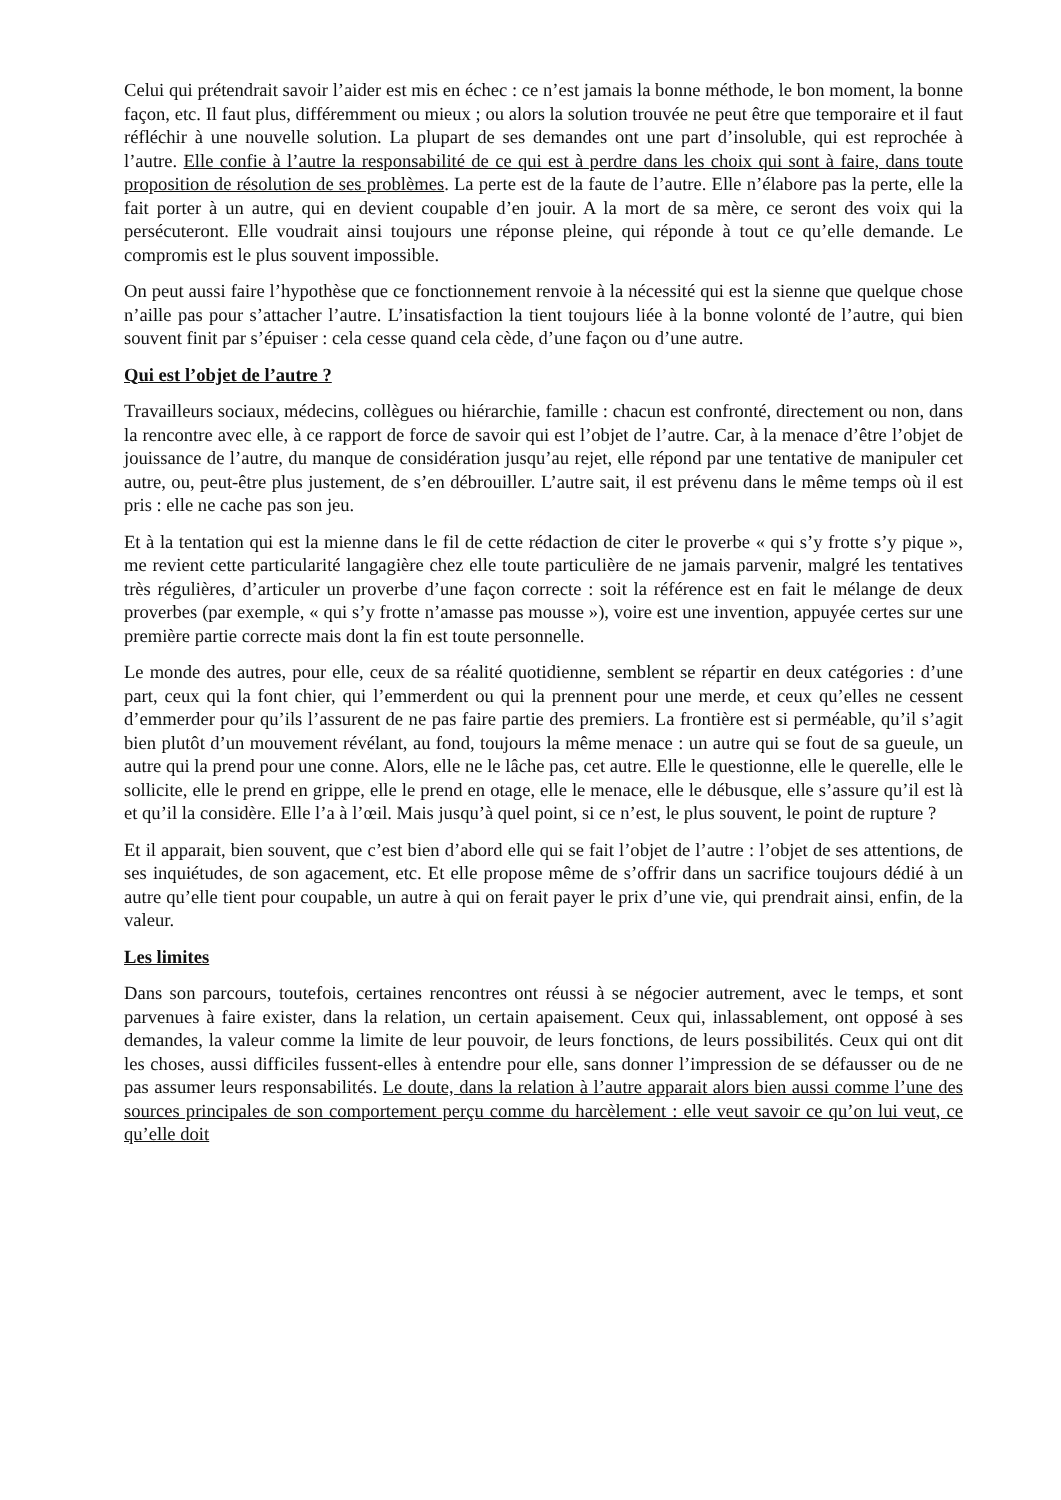Celui qui prétendrait savoir l’aider est mis en échec : ce n’est jamais la bonne méthode, le bon moment, la bonne façon, etc. Il faut plus, différemment ou mieux ; ou alors la solution trouvée ne peut être que temporaire et il faut réfléchir à une nouvelle solution. La plupart de ses demandes ont une part d’insoluble, qui est reprochée à l’autre. Elle confie à l’autre la responsabilité de ce qui est à perdre dans les choix qui sont à faire, dans toute proposition de résolution de ses problèmes. La perte est de la faute de l’autre. Elle n’élabore pas la perte, elle la fait porter à un autre, qui en devient coupable d’en jouir. A la mort de sa mère, ce seront des voix qui la persécuteront. Elle voudrait ainsi toujours une réponse pleine, qui réponde à tout ce qu’elle demande. Le compromis est le plus souvent impossible.
On peut aussi faire l’hypothèse que ce fonctionnement renvoie à la nécessité qui est la sienne que quelque chose n’aille pas pour s’attacher l’autre. L’insatisfaction la tient toujours liée à la bonne volonté de l’autre, qui bien souvent finit par s’épuiser : cela cesse quand cela cède, d’une façon ou d’une autre.
Qui est l’objet de l’autre ?
Travailleurs sociaux, médecins, collègues ou hiérarchie, famille : chacun est confronté, directement ou non, dans la rencontre avec elle, à ce rapport de force de savoir qui est l’objet de l’autre. Car, à la menace d’être l’objet de jouissance de l’autre, du manque de considération jusqu’au rejet, elle répond par une tentative de manipuler cet autre, ou, peut-être plus justement, de s’en débrouiller. L’autre sait, il est prévenu dans le même temps où il est pris : elle ne cache pas son jeu.
Et à la tentation qui est la mienne dans le fil de cette rédaction de citer le proverbe « qui s’y frotte s’y pique », me revient cette particularité langagière chez elle toute particulière de ne jamais parvenir, malgré les tentatives très régulières, d’articuler un proverbe d’une façon correcte : soit la référence est en fait le mélange de deux proverbes (par exemple, « qui s’y frotte n’amasse pas mousse »), voire est une invention, appuyée certes sur une première partie correcte mais dont la fin est toute personnelle.
Le monde des autres, pour elle, ceux de sa réalité quotidienne, semblent se répartir en deux catégories : d’une part, ceux qui la font chier, qui l’emmerdent ou qui la prennent pour une merde, et ceux qu’elles ne cessent d’emmerder pour qu’ils l’assurent de ne pas faire partie des premiers. La frontière est si perméable, qu’il s’agit bien plutôt d’un mouvement révélant, au fond, toujours la même menace : un autre qui se fout de sa gueule, un autre qui la prend pour une conne. Alors, elle ne le lâche pas, cet autre. Elle le questionne, elle le querelle, elle le sollicite, elle le prend en grippe, elle le prend en otage, elle le menace, elle le débusque, elle s’assure qu’il est là et qu’il la considère. Elle l’a à l’œil. Mais jusqu’à quel point, si ce n’est, le plus souvent, le point de rupture ?
Et il apparait, bien souvent, que c’est bien d’abord elle qui se fait l’objet de l’autre : l’objet de ses attentions, de ses inquiétudes, de son agacement, etc. Et elle propose même de s’offrir dans un sacrifice toujours dédié à un autre qu’elle tient pour coupable, un autre à qui on ferait payer le prix d’une vie, qui prendrait ainsi, enfin, de la valeur.
Les limites
Dans son parcours, toutefois, certaines rencontres ont réussi à se négocier autrement, avec le temps, et sont parvenues à faire exister, dans la relation, un certain apaisement. Ceux qui, inlassablement, ont opposé à ses demandes, la valeur comme la limite de leur pouvoir, de leurs fonctions, de leurs possibilités. Ceux qui ont dit les choses, aussi difficiles fussent-elles à entendre pour elle, sans donner l’impression de se défausser ou de ne pas assumer leurs responsabilités. Le doute, dans la relation à l’autre apparait alors bien aussi comme l’une des sources principales de son comportement perçu comme du harcèlement : elle veut savoir ce qu’on lui veut, ce qu’elle doit